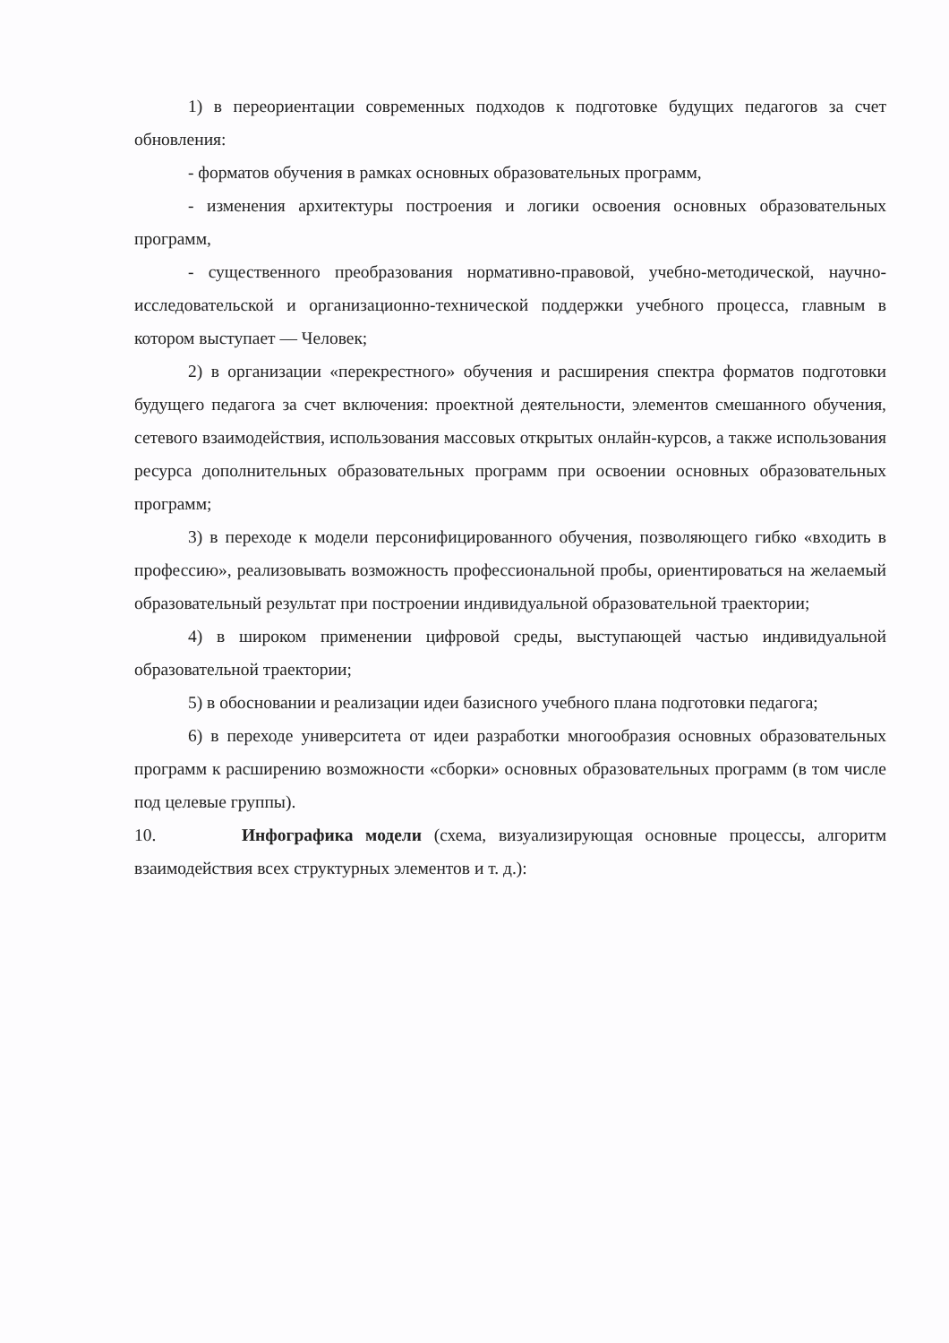1) в переориентации современных подходов к подготовке будущих педагогов за счет обновления:
- форматов обучения в рамках основных образовательных программ,
- изменения архитектуры построения и логики освоения основных образовательных программ,
- существенного преобразования нормативно-правовой, учебно-методической, научно-исследовательской и организационно-технической поддержки учебного процесса, главным в котором выступает — Человек;
2) в организации «перекрестного» обучения и расширения спектра форматов подготовки будущего педагога за счет включения: проектной деятельности, элементов смешанного обучения, сетевого взаимодействия, использования массовых открытых онлайн-курсов, а также использования ресурса дополнительных образовательных программ при освоении основных образовательных программ;
3) в переходе к модели персонифицированного обучения, позволяющего гибко «входить в профессию», реализовывать возможность профессиональной пробы, ориентироваться на желаемый образовательный результат при построении индивидуальной образовательной траектории;
4) в широком применении цифровой среды, выступающей частью индивидуальной образовательной траектории;
5) в обосновании и реализации идеи базисного учебного плана подготовки педагога;
6) в переходе университета от идеи разработки многообразия основных образовательных программ к расширению возможности «сборки» основных образовательных программ (в том числе под целевые группы).
10. Инфографика модели (схема, визуализирующая основные процессы, алгоритм взаимодействия всех структурных элементов и т. д.):